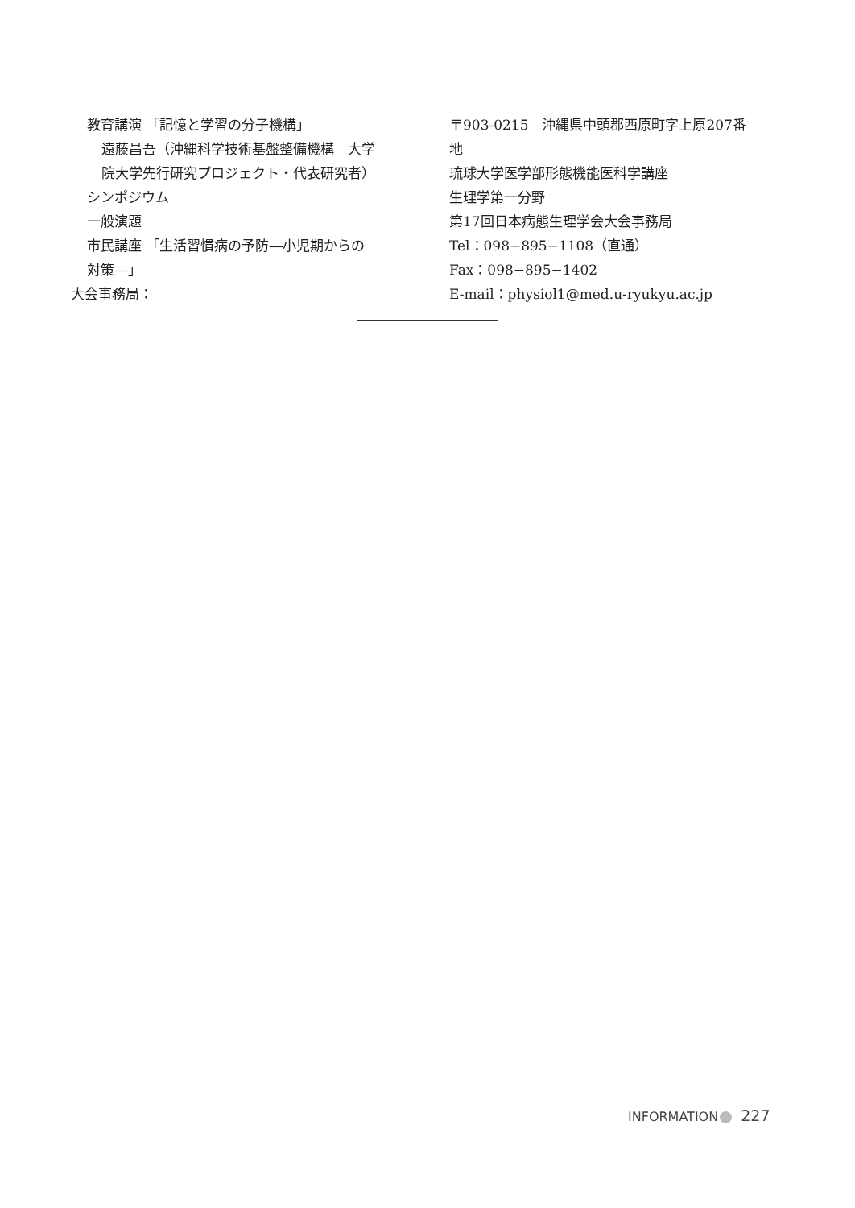教育講演 「記憶と学習の分子機構」
遠藤昌吾（沖縄科学技術基盤整備機構　大学
院大学先行研究プロジェクト・代表研究者）
シンポジウム
一般演題
市民講座 「生活習慣病の予防―小児期からの
対策―」
大会事務局：
〒903-0215　沖縄県中頭郡西原町字上原207番
地
琉球大学医学部形態機能医科学講座
生理学第一分野
第17回日本病態生理学会大会事務局
Tel：098−895−1108（直通）
Fax：098−895−1402
E-mail：physiol1@med.u-ryukyu.ac.jp
INFORMATION 227